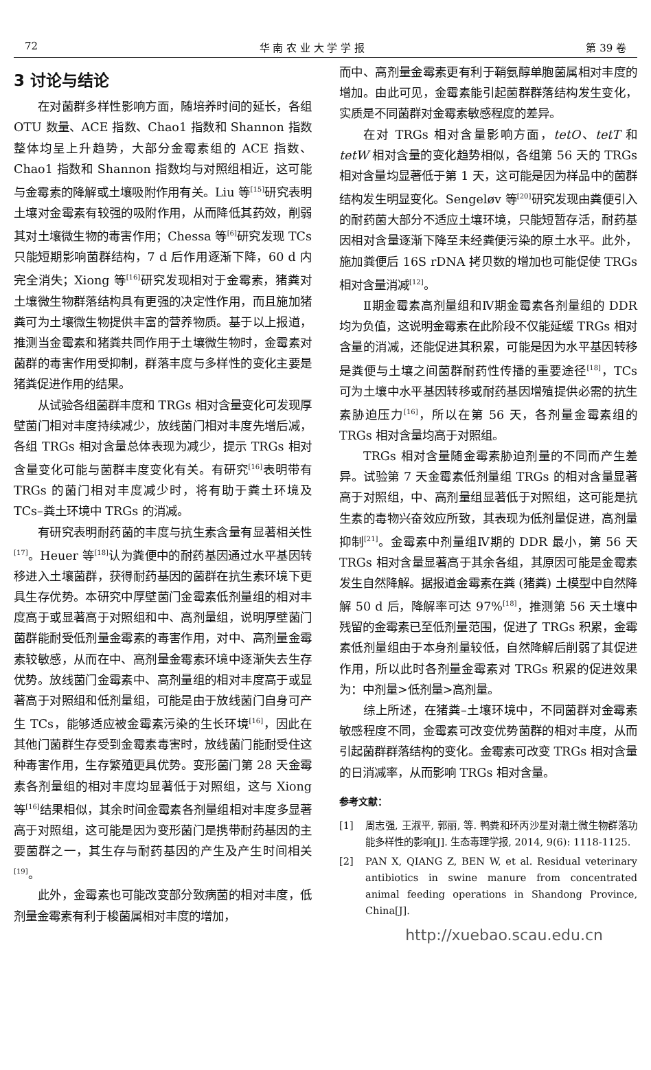72 华 南 农 业 大 学 学 报 第 39 卷
3 讨论与结论
在对菌群多样性影响方面，随培养时间的延长，各组 OTU 数量、ACE 指数、Chao1 指数和 Shannon 指数整体均呈上升趋势，大部分金霉素组的 ACE 指数、Chao1 指数和 Shannon 指数均与对照组相近，这可能与金霉素的降解或土壤吸附作用有关。Liu 等<sup>[15]</sup>研究表明土壤对金霉素有较强的吸附作用，从而降低其药效，削弱其对土壤微生物的毒害作用；Chessa 等<sup>[6]</sup>研究发现 TCs 只能短期影响菌群结构，7 d 后作用逐渐下降，60 d 内完全消失；Xiong 等<sup>[16]</sup>研究发现相对于金霉素，猪粪对土壤微生物群落结构具有更强的决定性作用，而且施加猪粪可为土壤微生物提供丰富的营养物质。基于以上报道，推测当金霉素和猪粪共同作用于土壤微生物时，金霉素对菌群的毒害作用受抑制，群落丰度与多样性的变化主要是猪粪促进作用的结果。
从试验各组菌群丰度和 TRGs 相对含量变化可发现厚壁菌门相对丰度持续减少，放线菌门相对丰度先增后减，各组 TRGs 相对含量总体表现为减少，提示 TRGs 相对含量变化可能与菌群丰度变化有关。有研究<sup>[16]</sup>表明带有 TRGs 的菌门相对丰度减少时，将有助于粪土环境及 TCs–粪土环境中 TRGs 的消减。
有研究表明耐药菌的丰度与抗生素含量有显著相关性<sup>[17]</sup>。Heuer 等<sup>[18]</sup>认为粪便中的耐药基因通过水平基因转移进入土壤菌群，获得耐药基因的菌群在抗生素环境下更具生存优势。本研究中厚壁菌门金霉素低剂量组的相对丰度高于或显著高于对照组和中、高剂量组，说明厚壁菌门菌群能耐受低剂量金霉素的毒害作用，对中、高剂量金霉素较敏感，从而在中、高剂量金霉素环境中逐渐失去生存优势。放线菌门金霉素中、高剂量组的相对丰度高于或显著高于对照组和低剂量组，可能是由于放线菌门自身可产生 TCs，能够适应被金霉素污染的生长环境<sup>[16]</sup>，因此在其他门菌群生存受到金霉素毒害时，放线菌门能耐受住这种毒害作用，生存繁殖更具优势。变形菌门第 28 天金霉素各剂量组的相对丰度均显著低于对照组，这与 Xiong 等<sup>[16]</sup>结果相似，其余时间金霉素各剂量组相对丰度多显著高于对照组，这可能是因为变形菌门是携带耐药基因的主要菌群之一，其生存与耐药基因的产生及产生时间相关<sup>[19]</sup>。
此外，金霉素也可能改变部分致病菌的相对丰度，低剂量金霉素有利于梭菌属相对丰度的增加，
而中、高剂量金霉素更有利于鞘氨醇单胞菌属相对丰度的增加。由此可见，金霉素能引起菌群群落结构发生变化，实质是不同菌群对金霉素敏感程度的差异。
在对 TRGs 相对含量影响方面，tetO、tetT 和 tetW 相对含量的变化趋势相似，各组第 56 天的 TRGs 相对含量均显著低于第 1 天，这可能是因为样品中的菌群结构发生明显变化。Sengeløv 等<sup>[20]</sup>研究发现由粪便引入的耐药菌大部分不适应土壤环境，只能短暂存活，耐药基因相对含量逐渐下降至未经粪便污染的原土水平。此外，施加粪便后 16S rDNA 拷贝数的增加也可能促使 TRGs 相对含量消减<sup>[12]</sup>。
Ⅱ期金霉素高剂量组和Ⅳ期金霉素各剂量组的 DDR 均为负值，这说明金霉素在此阶段不仅能延缓 TRGs 相对含量的消减，还能促进其积累，可能是因为水平基因转移是粪便与土壤之间菌群耐药性传播的重要途径<sup>[18]</sup>，TCs 可为土壤中水平基因转移或耐药基因增殖提供必需的抗生素胁迫压力<sup>[16]</sup>，所以在第 56 天，各剂量金霉素组的 TRGs 相对含量均高于对照组。
TRGs 相对含量随金霉素胁迫剂量的不同而产生差异。试验第 7 天金霉素低剂量组 TRGs 的相对含量显著高于对照组，中、高剂量组显著低于对照组，这可能是抗生素的毒物兴奋效应所致，其表现为低剂量促进，高剂量抑制<sup>[21]</sup>。金霉素中剂量组Ⅳ期的 DDR 最小，第 56 天 TRGs 相对含量显著高于其余各组，其原因可能是金霉素发生自然降解。据报道金霉素在粪 (猪粪) 土模型中自然降解 50 d 后，降解率可达 97%<sup>[18]</sup>，推测第 56 天土壤中残留的金霉素已至低剂量范围，促进了 TRGs 积累，金霉素低剂量组由于本身剂量较低，自然降解后削弱了其促进作用，所以此时各剂量金霉素对 TRGs 积累的促进效果为：中剂量>低剂量>高剂量。
综上所述，在猪粪–土壤环境中，不同菌群对金霉素敏感程度不同，金霉素可改变优势菌群的相对丰度，从而引起菌群群落结构的变化。金霉素可改变 TRGs 相对含量的日消减率，从而影响 TRGs 相对含量。
参考文献：
[1] 周志强, 王淑平, 郭丽, 等. 鸭粪和环丙沙星对潮土微生物群落功能多样性的影响[J]. 生态毒理学报, 2014, 9(6): 1118-1125.
[2] PAN X, QIANG Z, BEN W, et al. Residual veterinary antibiotics in swine manure from concentrated animal feeding operations in Shandong Province, China[J].
http://xuebao.scau.edu.cn